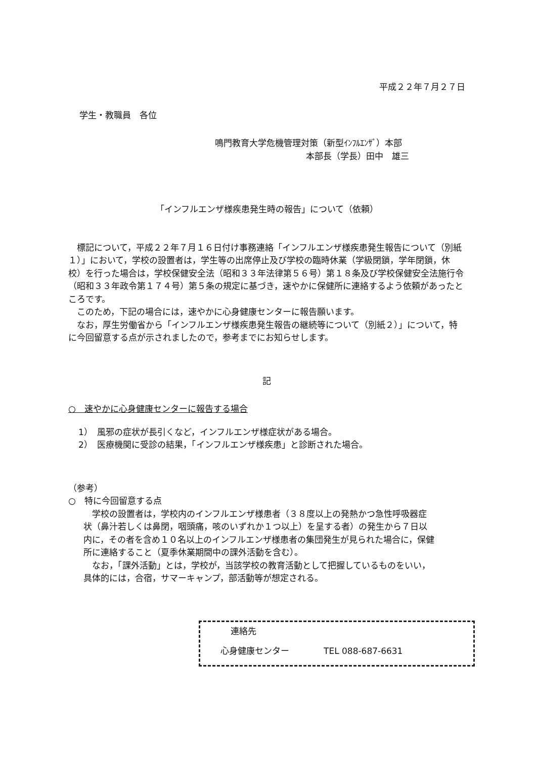平成２２年７月２７日
学生・教職員　各位
鳴門教育大学危機管理対策（新型ｲﾝﾌﾙｴﾝｻﾞ）本部
本部長（学長）田中　雄三
「インフルエンザ様疾患発生時の報告」について（依頼）
標記について，平成２２年７月１６日付け事務連絡「インフルエンザ様疾患発生報告について（別紙１）」において，学校の設置者は，学生等の出席停止及び学校の臨時休業（学級閉鎖，学年閉鎖，休校）を行った場合は，学校保健安全法（昭和３３年法律第５６号）第１８条及び学校保健安全法施行令（昭和３３年政令第１７４号）第５条の規定に基づき，速やかに保健所に連絡するよう依頼があったところです。
このため，下記の場合には，速やかに心身健康センターに報告願います。
なお，厚生労働省から「インフルエンザ様疾患発生報告の継続等について（別紙２）」について，特に今回留意する点が示されましたので，参考までにお知らせします。
記
○　速やかに心身健康センターに報告する場合
1）　風邪の症状が長引くなど，インフルエンザ様症状がある場合。
2）　医療機関に受診の結果，「インフルエンザ様疾患」と診断された場合。
（参考）
○　特に今回留意する点
学校の設置者は，学校内のインフルエンザ様患者（３８度以上の発熱かつ急性呼吸器症状（鼻汁若しくは鼻閉，咽頭痛，咳のいずれか１つ以上）を呈する者）の発生から７日以内に，その者を含め１０名以上のインフルエンザ様患者の集団発生が見られた場合に，保健所に連絡すること（夏季休業期間中の課外活動を含む）。
なお，「課外活動」とは，学校が，当該学校の教育活動として把握しているものをいい，具体的には，合宿，サマーキャンプ，部活動等が想定される。
連絡先
心身健康センター　　　　TEL 088-687-6631